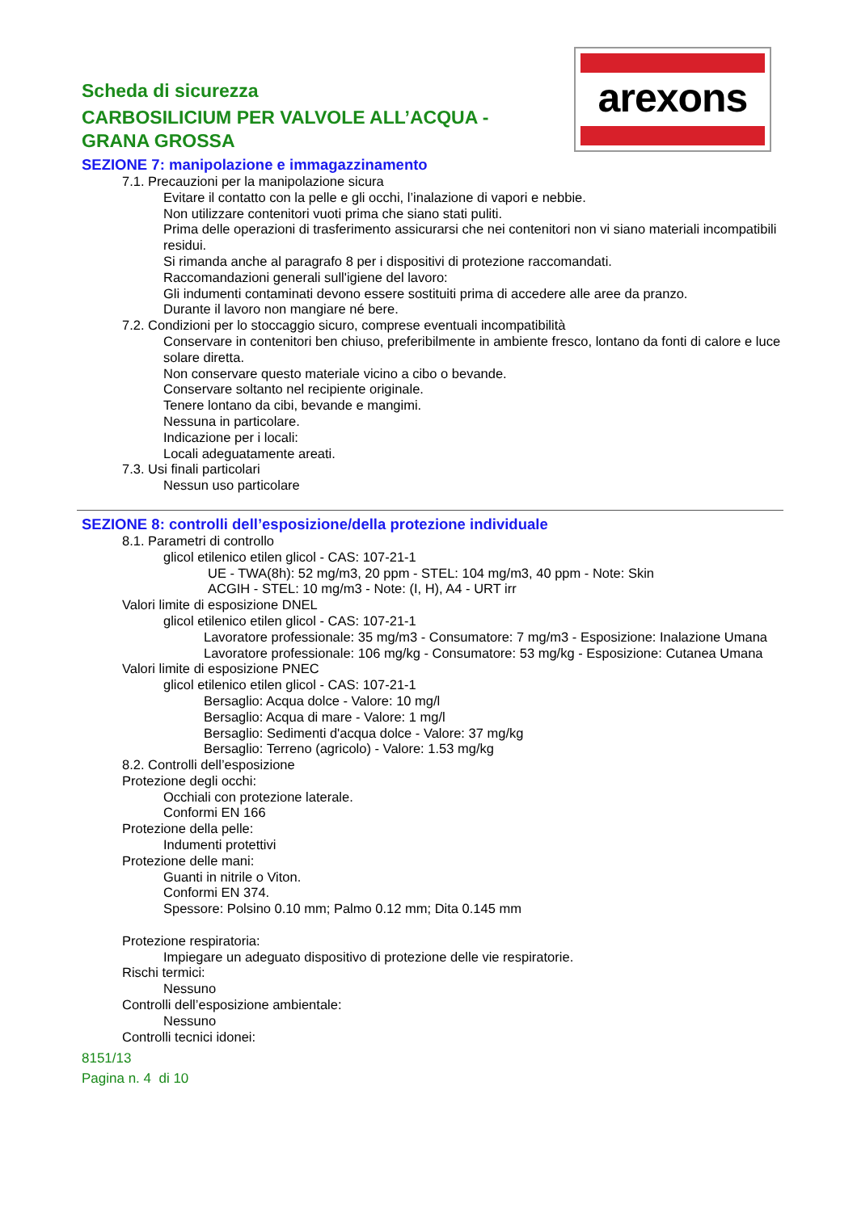arexons
Scheda di sicurezza
CARBOSILICIUM PER VALVOLE ALL’ACQUA - GRANA GROSSA
SEZIONE 7: manipolazione e immagazzinamento
7.1. Precauzioni per la manipolazione sicura
Evitare il contatto con la pelle e gli occhi, l’inalazione di vapori e nebbie.
Non utilizzare contenitori vuoti prima che siano stati puliti.
Prima delle operazioni di trasferimento assicurarsi che nei contenitori non vi siano materiali incompatibili residui.
Si rimanda anche al paragrafo 8 per i dispositivi di protezione raccomandati.
Raccomandazioni generali sull'igiene del lavoro:
Gli indumenti contaminati devono essere sostituiti prima di accedere alle aree da pranzo.
Durante il lavoro non mangiare né bere.
7.2. Condizioni per lo stoccaggio sicuro, comprese eventuali incompatibilità
Conservare in contenitori ben chiuso, preferibilmente in ambiente fresco, lontano da fonti di calore e luce solare diretta.
Non conservare questo materiale vicino a cibo o bevande.
Conservare soltanto nel recipiente originale.
Tenere lontano da cibi, bevande e mangimi.
Nessuna in particolare.
Indicazione per i locali:
Locali adeguatamente areati.
7.3. Usi finali particolari
Nessun uso particolare
SEZIONE 8: controlli dell’esposizione/della protezione individuale
8.1. Parametri di controllo
glicol etilenico etilen glicol - CAS: 107-21-1
UE - TWA(8h): 52 mg/m3, 20 ppm - STEL: 104 mg/m3, 40 ppm - Note: Skin
ACGIH - STEL: 10 mg/m3 - Note: (I, H), A4 - URT irr
Valori limite di esposizione DNEL
glicol etilenico etilen glicol - CAS: 107-21-1
Lavoratore professionale: 35 mg/m3 - Consumatore: 7 mg/m3 - Esposizione: Inalazione Umana
Lavoratore professionale: 106 mg/kg - Consumatore: 53 mg/kg - Esposizione: Cutanea Umana
Valori limite di esposizione PNEC
glicol etilenico etilen glicol - CAS: 107-21-1
Bersaglio: Acqua dolce - Valore: 10 mg/l
Bersaglio: Acqua di mare - Valore: 1 mg/l
Bersaglio: Sedimenti d'acqua dolce - Valore: 37 mg/kg
Bersaglio: Terreno (agricolo) - Valore: 1.53 mg/kg
8.2. Controlli dell’esposizione
Protezione degli occhi:
Occhiali con protezione laterale.
Conformi EN 166
Protezione della pelle:
Indumenti protettivi
Protezione delle mani:
Guanti in nitrile o Viton.
Conformi EN 374.
Spessore: Polsino 0.10 mm; Palmo 0.12 mm; Dita 0.145 mm
Protezione respiratoria:
Impiegare un adeguato dispositivo di protezione delle vie respiratorie.
Rischi termici:
Nessuno
Controlli dell’esposizione ambientale:
Nessuno
Controlli tecnici idonei:
8151/13
Pagina n. 4 di 10